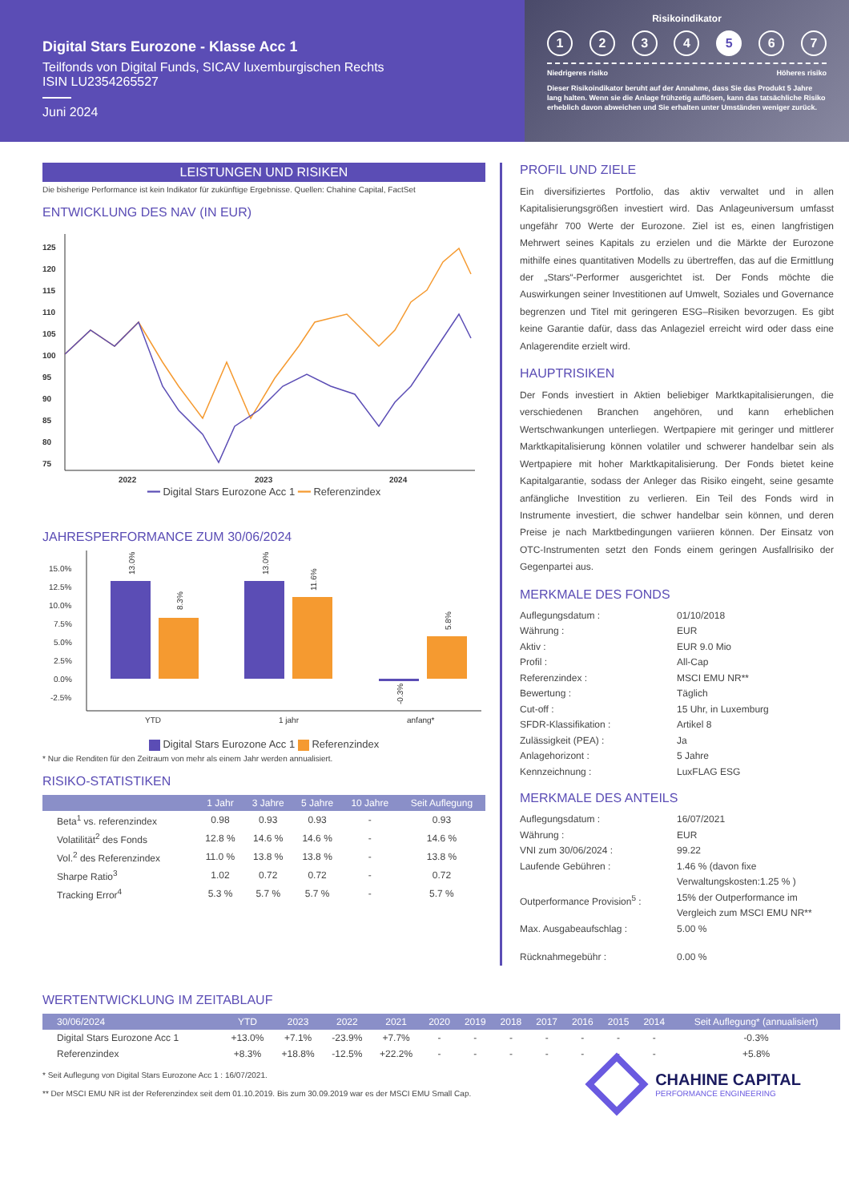Digital Stars Eurozone - Klasse Acc 1
Teilfonds von Digital Funds, SICAV luxemburgischen Rechts
ISIN LU2354265527
Juni 2024
Risikoindikator
1 2 3 4 5 6 7
Niedrigeres risiko Höheres risiko
Dieser Risikoindikator beruht auf der Annahme, dass Sie das Produkt 5 Jahre lang halten. Wenn sie die Anlage frühzetig auflösen, kann das tatsächliche Risiko erheblich davon abweichen und Sie erhalten unter Umständen weniger zurück.
LEISTUNGEN UND RISIKEN
Die bisherige Performance ist kein Indikator für zukünftige Ergebnisse. Quellen: Chahine Capital, FactSet
ENTWICKLUNG DES NAV (IN EUR)
125
120
115
110
105
100
95
90
85
80
75
2022
2023
2024
━━ Digital Stars Eurozone Acc 1 ━━ Referenzindex
JAHRESPERFORMANCE ZUM 30/06/2024
15.0%
12.5%
10.0%
7.5%
5.0%
2.5%
0.0%
-2.5%
13.0%
8.3%
13.0%
11.6%
-0.3%
5.8%
YTD
1 jahr
anfang*
Digital Stars Eurozone Acc 1 Referenzindex
* Nur die Renditen für den Zeitraum von mehr als einem Jahr werden annualisiert.
RISIKO-STATISTIKEN
| | 1 Jahr | 3 Jahre | 5 Jahre | 10 Jahre | Seit Auflegung |
| --- | --- | --- | --- | --- | --- |
| Beta<sup>1</sup> vs. referenzindex | 0.98 | 0.93 | 0.93 | - | 0.93 |
| Volatilität<sup>2</sup> des Fonds | 12.8 % | 14.6 % | 14.6 % | - | 14.6 % |
| Vol.<sup>2</sup> des Referenzindex | 11.0 % | 13.8 % | 13.8 % | - | 13.8 % |
| Sharpe Ratio<sup>3</sup> | 1.02 | 0.72 | 0.72 | - | 0.72 |
| Tracking Error<sup>4</sup> | 5.3 % | 5.7 % | 5.7 % | - | 5.7 % |
PROFIL UND ZIELE
Ein diversifiziertes Portfolio, das aktiv verwaltet und in allen Kapitalisierungsgrößen investiert wird. Das Anlageuniversum umfasst ungefähr 700 Werte der Eurozone. Ziel ist es, einen langfristigen Mehrwert seines Kapitals zu erzielen und die Märkte der Eurozone mithilfe eines quantitativen Modells zu übertreffen, das auf die Ermittlung der „Stars“-Performer ausgerichtet ist. Der Fonds möchte die Auswirkungen seiner Investitionen auf Umwelt, Soziales und Governance begrenzen und Titel mit geringeren ESG–Risiken bevorzugen. Es gibt keine Garantie dafür, dass das Anlageziel erreicht wird oder dass eine Anlagerendite erzielt wird.
HAUPTRISIKEN
Der Fonds investiert in Aktien beliebiger Marktkapitalisierungen, die verschiedenen Branchen angehören, und kann erheblichen Wertschwankungen unterliegen. Wertpapiere mit geringer und mittlerer Marktkapitalisierung können volatiler und schwerer handelbar sein als Wertpapiere mit hoher Marktkapitalisierung. Der Fonds bietet keine Kapitalgarantie, sodass der Anleger das Risiko eingeht, seine gesamte anfängliche Investition zu verlieren. Ein Teil des Fonds wird in Instrumente investiert, die schwer handelbar sein können, und deren Preise je nach Marktbedingungen variieren können. Der Einsatz von OTC-Instrumenten setzt den Fonds einem geringen Ausfallrisiko der Gegenpartei aus.
MERKMALE DES FONDS
Auflegungsdatum : 01/10/2018 Währung : EUR Aktiv : EUR 9.0 Mio Profil : All-Cap Referenzindex : MSCI EMU NR** Bewertung : Täglich Cut-off : 15 Uhr, in Luxemburg SFDR-Klassifikation : Artikel 8 Zulässigkeit (PEA) : Ja Anlagehorizont : 5 Jahre Kennzeichnung : LuxFLAG ESG
MERKMALE DES ANTEILS
Auflegungsdatum : 16/07/2021 Währung : EUR VNI zum 30/06/2024 : 99.22 Laufende Gebühren : 1.46 % (davon fixe Verwaltungskosten:1.25 % ) Outperformance Provision<sup>5</sup> : 15% der Outperformance im Vergleich zum MSCI EMU NR** Max. Ausgabeaufschlag : 5.00 % Rücknahmegebühr : 0.00 %
WERTENTWICKLUNG IM ZEITABLAUF
| 30/06/2024 | YTD | 2023 | 2022 | 2021 | 2020 | 2019 | 2018 | 2017 | 2016 | 2015 | 2014 | Seit Auflegung* (annualisiert) |
| --- | --- | --- | --- | --- | --- | --- | --- | --- | --- | --- | --- | --- |
| Digital Stars Eurozone Acc 1 | +13.0% | +7.1% | -23.9% | +7.7% | - | - | - | - | - | - | - | -0.3% |
| Referenzindex | +8.3% | +18.8% | -12.5% | +22.2% | - | - | - | - | - | - | - | +5.8% |
* Seit Auflegung von Digital Stars Eurozone Acc 1 : 16/07/2021.
** Der MSCI EMU NR ist der Referenzindex seit dem 01.10.2019. Bis zum 30.09.2019 war es der MSCI EMU Small Cap.
CHAHINE CAPITAL
PERFORMANCE ENGINEERING